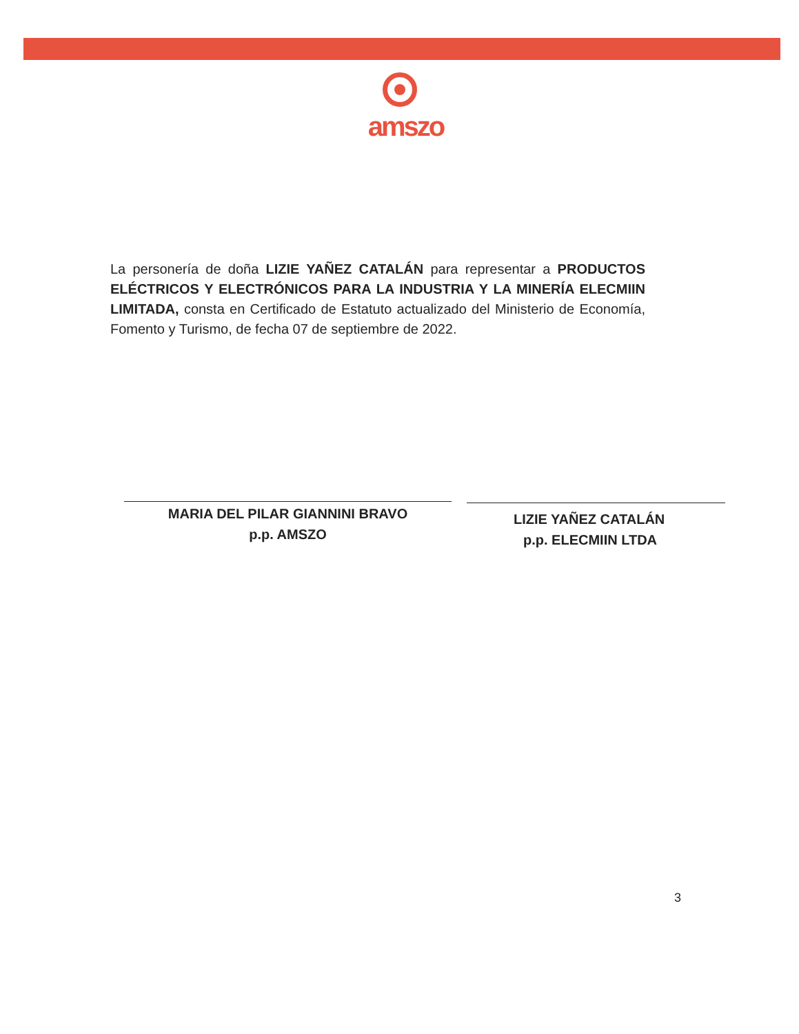amszo
La personería de doña LIZIE YAÑEZ CATALÁN para representar a PRODUCTOS ELÉCTRICOS Y ELECTRÓNICOS PARA LA INDUSTRIA Y LA MINERÍA ELECMIIN LIMITADA, consta en Certificado de Estatuto actualizado del Ministerio de Economía, Fomento y Turismo, de fecha 07 de septiembre de 2022.
MARIA DEL PILAR GIANNINI BRAVO
p.p. AMSZO
LIZIE YAÑEZ CATALÁN
p.p. ELECMIIN LTDA
3